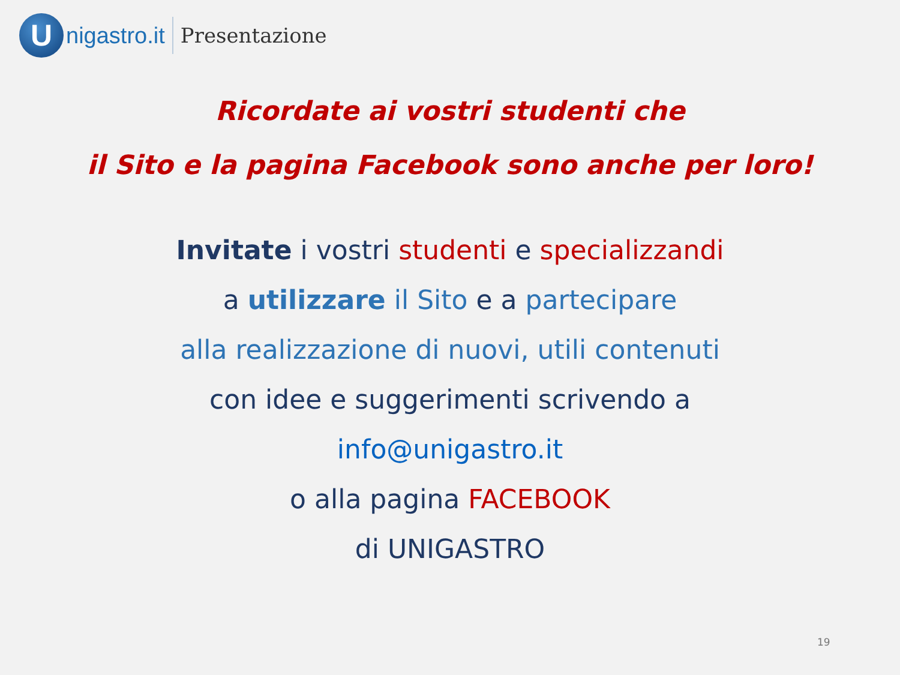U
nigastro.it Presentazione
Ricordate ai vostri studenti che
il Sito e la pagina Facebook sono anche per loro!
Invitate i vostri studenti e specializzandi
a utilizzare il Sito e a partecipare
alla realizzazione di nuovi, utili contenuti
con idee e suggerimenti scrivendo a
info@unigastro.it
o alla pagina FACEBOOK
di UNIGASTRO
19